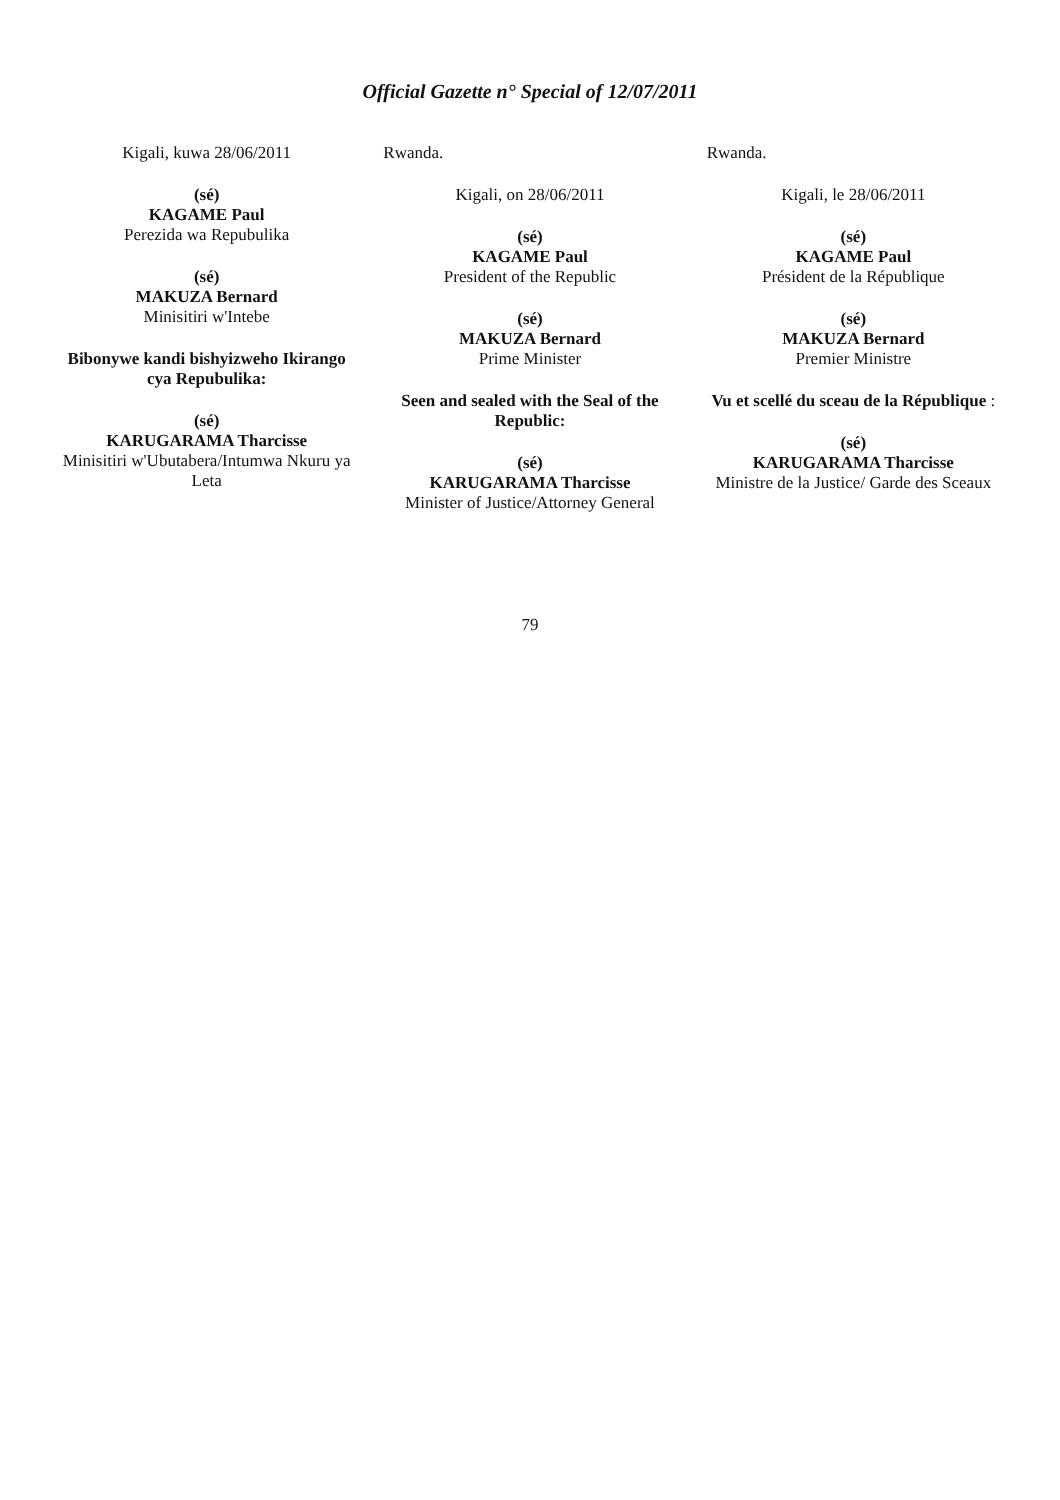Official Gazette n° Special of 12/07/2011
Kigali, kuwa 28/06/2011
(sé)
KAGAME Paul
Perezida wa Repubulika
(sé)
MAKUZA Bernard
Minisitiri w'Intebe
Bibonywe kandi bishyizweho Ikirango cya Repubulika:
(sé)
KARUGARAMA Tharcisse
Minisitiri w'Ubutabera/Intumwa Nkuru ya Leta
Rwanda.
Kigali, on 28/06/2011
(sé)
KAGAME Paul
President of the Republic
(sé)
MAKUZA Bernard
Prime Minister
Seen and sealed with the Seal of the Republic:
(sé)
KARUGARAMA Tharcisse
Minister of Justice/Attorney General
Rwanda.
Kigali, le 28/06/2011
(sé)
KAGAME Paul
Président de la République
(sé)
MAKUZA Bernard
Premier Ministre
Vu et scellé du sceau de la République :
(sé)
KARUGARAMA Tharcisse
Ministre de la Justice/ Garde des Sceaux
79